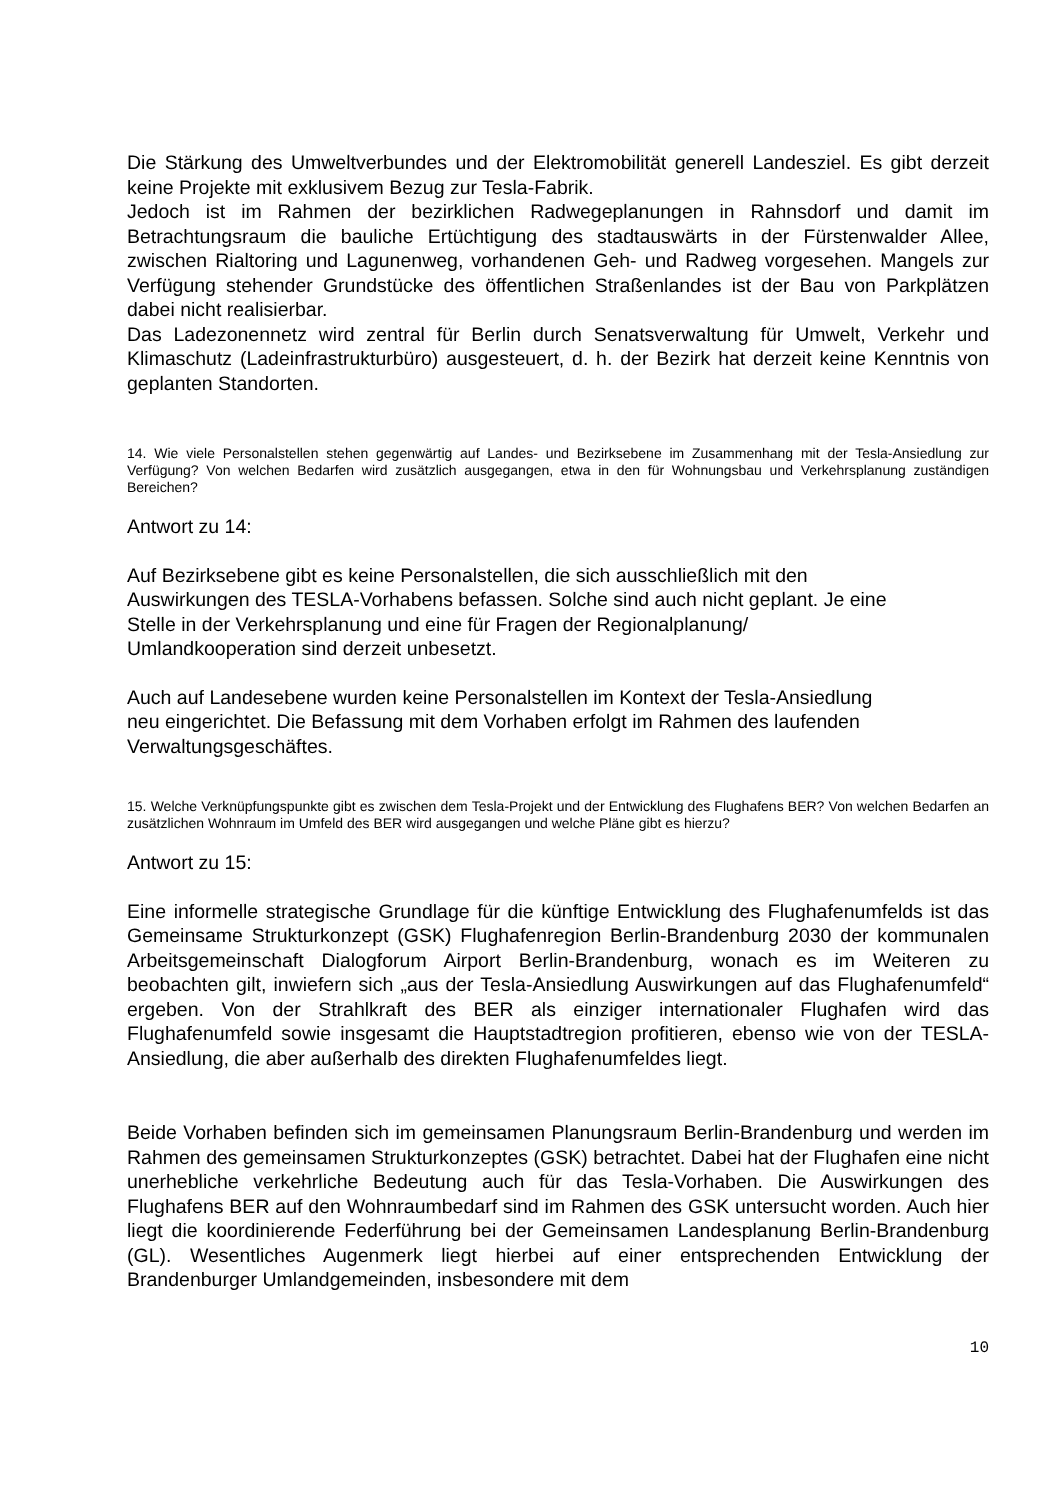Die Stärkung des Umweltverbundes und der Elektromobilität generell Landesziel. Es gibt derzeit keine Projekte mit exklusivem Bezug zur Tesla-Fabrik.
Jedoch ist im Rahmen der bezirklichen Radwegeplanungen in Rahnsdorf und damit im Betrachtungsraum die bauliche Ertüchtigung des stadtauswärts in der Fürstenwalder Allee, zwischen Rialtoring und Lagunenweg, vorhandenen Geh- und Radweg vorgesehen. Mangels zur Verfügung stehender Grundstücke des öffentlichen Straßenlandes ist der Bau von Parkplätzen dabei nicht realisierbar.
Das Ladezonennetz wird zentral für Berlin durch Senatsverwaltung für Umwelt, Verkehr und Klimaschutz (Ladeinfrastrukturbüro) ausgesteuert, d. h. der Bezirk hat derzeit keine Kenntnis von geplanten Standorten.
14. Wie viele Personalstellen stehen gegenwärtig auf Landes- und Bezirksebene im Zusammenhang mit der Tesla-Ansiedlung zur Verfügung? Von welchen Bedarfen wird zusätzlich ausgegangen, etwa in den für Wohnungsbau und Verkehrsplanung zuständigen Bereichen?
Antwort zu 14:
Auf Bezirksebene gibt es keine Personalstellen, die sich ausschließlich mit den
Auswirkungen des TESLA-Vorhabens befassen. Solche sind auch nicht geplant. Je eine
Stelle in der Verkehrsplanung und eine für Fragen der Regionalplanung/
Umlandkooperation sind derzeit unbesetzt.
Auch auf Landesebene wurden keine Personalstellen im Kontext der Tesla-Ansiedlung
neu eingerichtet. Die Befassung mit dem Vorhaben erfolgt im Rahmen des laufenden
Verwaltungsgeschäftes.
15. Welche Verknüpfungspunkte gibt es zwischen dem Tesla-Projekt und der Entwicklung des Flughafens BER? Von welchen Bedarfen an zusätzlichen Wohnraum im Umfeld des BER wird ausgegangen und welche Pläne gibt es hierzu?
Antwort zu 15:
Eine informelle strategische Grundlage für die künftige Entwicklung des Flughafenumfelds ist das Gemeinsame Strukturkonzept (GSK) Flughafenregion Berlin-Brandenburg 2030 der kommunalen Arbeitsgemeinschaft Dialogforum Airport Berlin-Brandenburg, wonach es im Weiteren zu beobachten gilt, inwiefern sich „aus der Tesla-Ansiedlung Auswirkungen auf das Flughafenumfeld“ ergeben. Von der Strahlkraft des BER als einziger internationaler Flughafen wird das Flughafenumfeld sowie insgesamt die Hauptstadtregion profitieren, ebenso wie von der TESLA-Ansiedlung, die aber außerhalb des direkten Flughafenumfeldes liegt.
Beide Vorhaben befinden sich im gemeinsamen Planungsraum Berlin-Brandenburg und werden im Rahmen des gemeinsamen Strukturkonzeptes (GSK) betrachtet. Dabei hat der Flughafen eine nicht unerhebliche verkehrliche Bedeutung auch für das Tesla-Vorhaben. Die Auswirkungen des Flughafens BER auf den Wohnraumbedarf sind im Rahmen des GSK untersucht worden. Auch hier liegt die koordinierende Federführung bei der Gemeinsamen Landesplanung Berlin-Brandenburg (GL). Wesentliches Augenmerk liegt hierbei auf einer entsprechenden Entwicklung der Brandenburger Umlandgemeinden, insbesondere mit dem
10